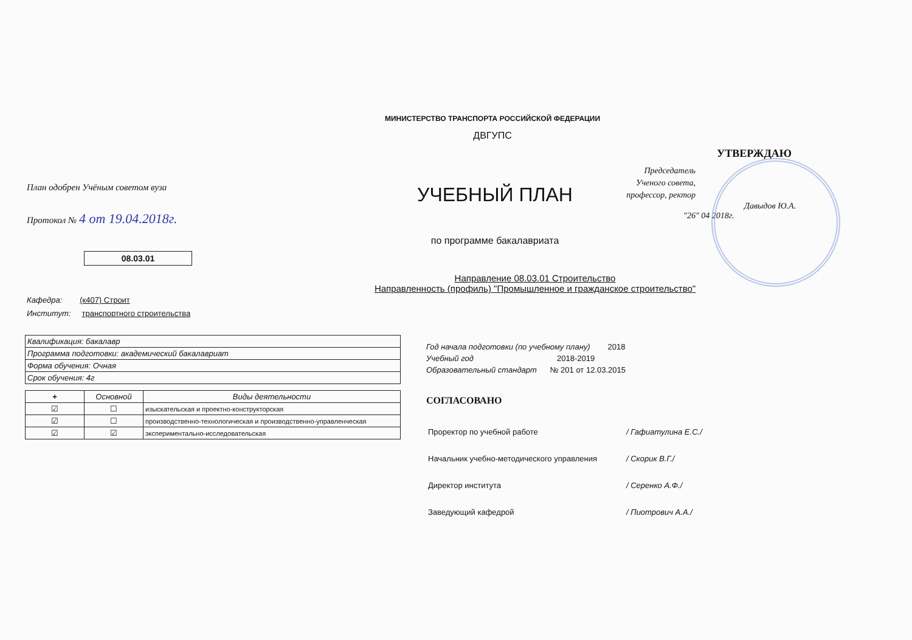МИНИСТЕРСТВО ТРАНСПОРТА РОССИЙСКОЙ ФЕДЕРАЦИИ
ДВГУПС
План одобрен Учёным советом вуза
Протокол № 4 от 19.04.2018г.
08.03.01
УЧЕБНЫЙ ПЛАН
по программе бакалавриата
УТВЕРЖДАЮ
Председатель Ученого совета, профессор, ректор
Давыдов Ю.А.
"26" 04 2018г.
Направление 08.03.01 Строительство
Направленность (профиль) "Промышленное и гражданское строительство"
Кафедра: (к407) Строит
Институт: транспортного строительства
| Квалификация: бакалавр |
| Программа подготовки: академический бакалавриат |
| Форма обучения: Очная |
| Срок обучения: 4г |
| + | Основной | Виды деятельности |
| --- | --- | --- |
| ☑ | ☐ | изыскательская и проектно-конструкторская |
| ☑ | ☐ | производственно-технологическая и производственно-управленческая |
| ☑ | ☑ | экспериментально-исследовательская |
Год начала подготовки (по учебному плану) 2018
Учебный год 2018-2019
Образовательный стандарт № 201 от 12.03.2015
СОГЛАСОВАНО
| Проректор по учебной работе | / Гафиатулина Е.С./ |
| Начальник учебно-методического управления | / Скорик В.Г./ |
| Директор института | / Серенко А.Ф./ |
| Заведующий кафедрой | / Пиотрович А.А./ |